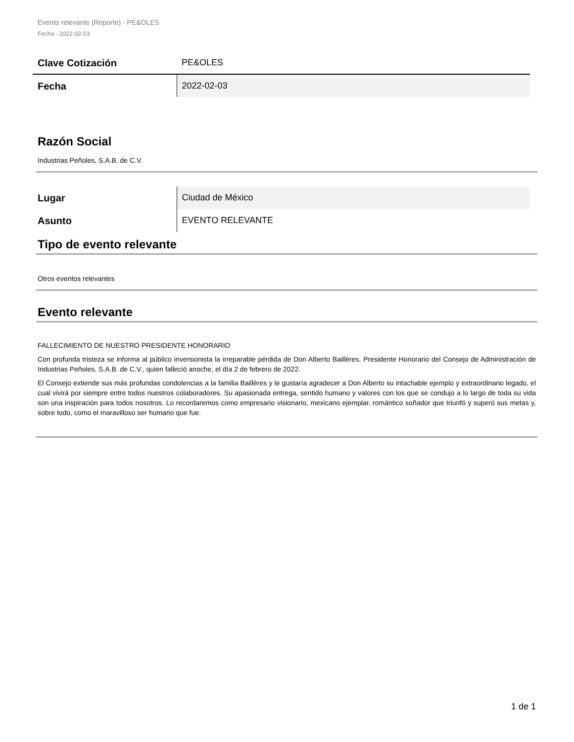Evento relevante (Reporte) - PE&OLES
Fecha - 2022-02-03
| Clave Cotización | PE&OLES |
| Fecha | 2022-02-03 |
Razón Social
Industrias Peñoles, S.A.B. de C.V.
| Lugar | Ciudad de México |
| Asunto | EVENTO RELEVANTE |
Tipo de evento relevante
Otros eventos relevantes
Evento relevante
FALLECIMIENTO DE NUESTRO PRESIDENTE HONORARIO
Con profunda tristeza se informa al público inversionista la irreparable pérdida de Don Alberto Baillères, Presidente Honorario del Consejo de Administración de Industrias Peñoles, S.A.B. de C.V., quien falleció anoche, el día 2 de febrero de 2022.
El Consejo extiende sus más profundas condolencias a la familia Baillères y le gustaría agradecer a Don Alberto su intachable ejemplo y extraordinario legado, el cual vivirá por siempre entre todos nuestros colaboradores. Su apasionada entrega, sentido humano y valores con los que se condujo a lo largo de toda su vida son una inspiración para todos nosotros. Lo recordaremos como empresario visionario, mexicano ejemplar, romántico soñador que triunfó y superó sus metas y, sobre todo, como el maravilloso ser humano que fue.
1 de 1